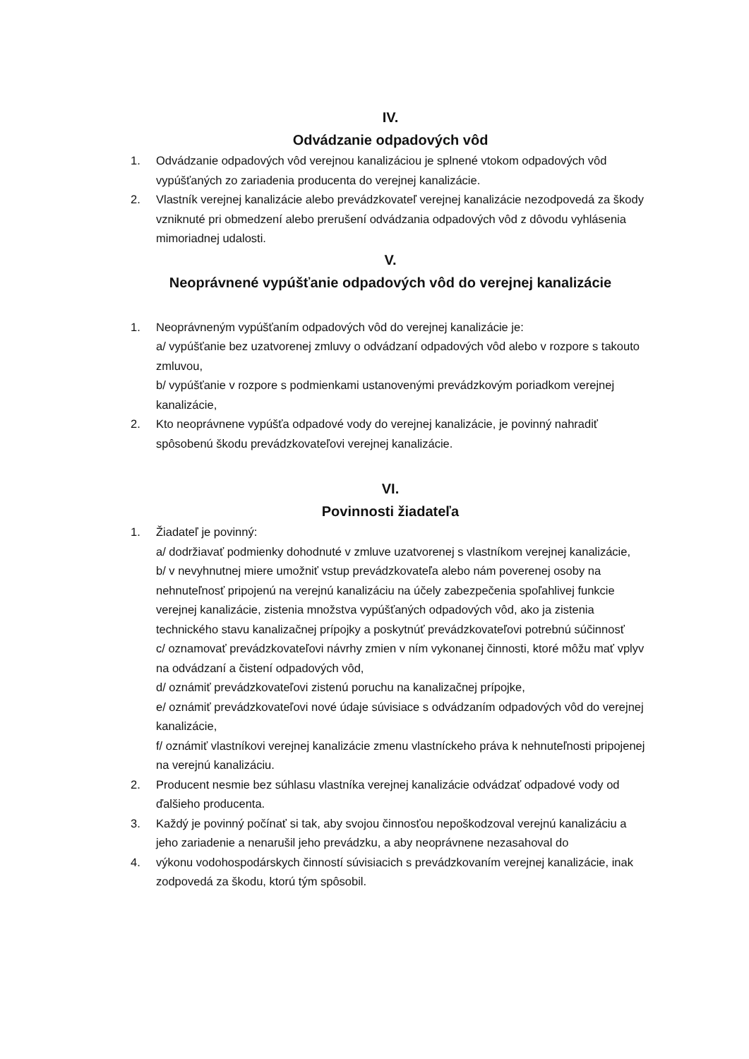IV.
Odvádzanie odpadových vôd
1. Odvádzanie odpadových vôd verejnou kanalizáciou je splnené vtokom odpadových vôd vypúšťaných zo zariadenia producenta do verejnej kanalizácie.
2. Vlastník verejnej kanalizácie alebo prevádzkovateľ verejnej kanalizácie nezodpovedá za škody vzniknuté pri obmedzení alebo prerušení odvádzania odpadových vôd z dôvodu vyhlásenia mimoriadnej udalosti.
V.
Neoprávnené vypúšťanie odpadových vôd do verejnej kanalizácie
1. Neoprávneným vypúšťaním odpadových vôd do verejnej kanalizácie je:
a/ vypúšťanie bez uzatvorenej zmluvy o odvádzaní odpadových vôd alebo v rozpore s takouto zmluvou,
b/ vypúšťanie v rozpore s podmienkami ustanovenými prevádzkovým poriadkom verejnej kanalizácie,
2. Kto neoprávnene vypúšťa odpadové vody do verejnej kanalizácie, je povinný nahradiť spôsobenú škodu prevádzkovateľovi verejnej kanalizácie.
VI.
Povinnosti žiadateľa
1. Žiadateľ je povinný:
a/ dodržiavať podmienky dohodnuté v zmluve uzatvorenej s vlastníkom verejnej kanalizácie,
b/ v nevyhnutnej miere umožniť vstup prevádzkovateľa alebo nám poverenej osoby na nehnuteľnosť pripojenú na verejnú kanalizáciu na účely zabezpečenia spoľahlivej funkcie verejnej kanalizácie, zistenia množstva vypúšťaných odpadových vôd, ako ja zistenia technického stavu kanalizačnej prípojky a poskytnúť prevádzkovateľovi potrebnú súčinnosť
c/ oznamovať prevádzkovateľovi návrhy zmien v ním vykonanej činnosti, ktoré môžu mať vplyv na odvádzaní a čistení odpadových vôd,
d/ oznámiť prevádzkovateľovi zistenú poruchu na kanalizačnej prípojke,
e/ oznámiť prevádzkovateľovi nové údaje súvisiace s odvádzaním odpadových vôd do verejnej kanalizácie,
f/ oznámiť vlastníkovi verejnej kanalizácie zmenu vlastníckeho práva k nehnuteľnosti pripojenej na verejnú kanalizáciu.
2. Producent nesmie bez súhlasu vlastníka verejnej kanalizácie odvádzať odpadové vody od ďalšieho producenta.
3. Každý je povinný počínať si tak, aby svojou činnosťou nepoškodzoval verejnú kanalizáciu a jeho zariadenie a nenarušil jeho prevádzku, a aby neoprávnene nezasahoval do
4. výkonu vodohospodárskych činností súvisiacich s prevádzkovaním verejnej kanalizácie, inak zodpovedá za škodu, ktorú tým spôsobil.